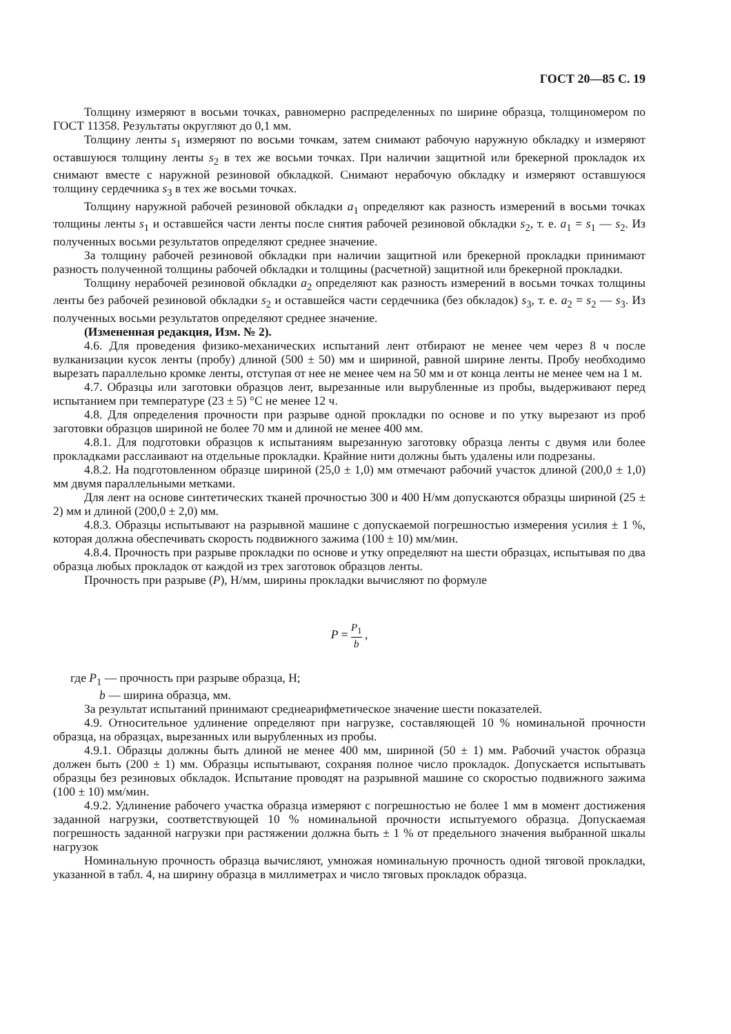ГОСТ 20—85 С. 19
Толщину измеряют в восьми точках, равномерно распределенных по ширине образца, толщиномером по ГОСТ 11358. Результаты округляют до 0,1 мм.
Толщину ленты s<sub>1</sub> измеряют по восьми точкам, затем снимают рабочую наружную обкладку и измеряют оставшуюся толщину ленты s<sub>2</sub> в тех же восьми точках. При наличии защитной или брекерной прокладок их снимают вместе с наружной резиновой обкладкой. Снимают нерабочую обкладку и измеряют оставшуюся толщину сердечника s<sub>3</sub> в тех же восьми точках.
Толщину наружной рабочей резиновой обкладки a<sub>1</sub> определяют как разность измерений в восьми точках толщины ленты s<sub>1</sub> и оставшейся части ленты после снятия рабочей резиновой обкладки s<sub>2</sub>, т. е. a<sub>1</sub> = s<sub>1</sub> — s<sub>2</sub>. Из полученных восьми результатов определяют среднее значение.
За толщину рабочей резиновой обкладки при наличии защитной или брекерной прокладки принимают разность полученной толщины рабочей обкладки и толщины (расчетной) защитной или брекерной прокладки.
Толщину нерабочей резиновой обкладки a<sub>2</sub> определяют как разность измерений в восьми точках толщины ленты без рабочей резиновой обкладки s<sub>2</sub> и оставшейся части сердечника (без обкладок) s<sub>3</sub>, т. е. a<sub>2</sub> = s<sub>2</sub> — s<sub>3</sub>. Из полученных восьми результатов определяют среднее значение.
(Измененная редакция, Изм. № 2).
4.6. Для проведения физико-механических испытаний лент отбирают не менее чем через 8 ч после вулканизации кусок ленты (пробу) длиной (500 ± 50) мм и шириной, равной ширине ленты. Пробу необходимо вырезать параллельно кромке ленты, отступая от нее не менее чем на 50 мм и от конца ленты не менее чем на 1 м.
4.7. Образцы или заготовки образцов лент, вырезанные или вырубленные из пробы, выдерживают перед испытанием при температуре (23 ± 5) °С не менее 12 ч.
4.8. Для определения прочности при разрыве одной прокладки по основе и по утку вырезают из проб заготовки образцов шириной не более 70 мм и длиной не менее 400 мм.
4.8.1. Для подготовки образцов к испытаниям вырезанную заготовку образца ленты с двумя или более прокладками расслаивают на отдельные прокладки. Крайние нити должны быть удалены или подрезаны.
4.8.2. На подготовленном образце шириной (25,0 ± 1,0) мм отмечают рабочий участок длиной (200,0 ± 1,0) мм двумя параллельными метками.
Для лент на основе синтетических тканей прочностью 300 и 400 Н/мм допускаются образцы шириной (25 ± 2) мм и длиной (200,0 ± 2,0) мм.
4.8.3. Образцы испытывают на разрывной машине с допускаемой погрешностью измерения усилия ± 1 %, которая должна обеспечивать скорость подвижного зажима (100 ± 10) мм/мин.
4.8.4. Прочность при разрыве прокладки по основе и утку определяют на шести образцах, испытывая по два образца любых прокладок от каждой из трех заготовок образцов ленты.
Прочность при разрыве (P), Н/мм, ширины прокладки вычисляют по формуле
P = P<sub>1</sub> b ,
где P<sub>1</sub> — прочность при разрыве образца, Н;
b — ширина образца, мм.
За результат испытаний принимают среднеарифметическое значение шести показателей.
4.9. Относительное удлинение определяют при нагрузке, составляющей 10 % номинальной прочности образца, на образцах, вырезанных или вырубленных из пробы.
4.9.1. Образцы должны быть длиной не менее 400 мм, шириной (50 ± 1) мм. Рабочий участок образца должен быть (200 ± 1) мм. Образцы испытывают, сохраняя полное число прокладок. Допускается испытывать образцы без резиновых обкладок. Испытание проводят на разрывной машине со скоростью подвижного зажима (100 ± 10) мм/мин.
4.9.2. Удлинение рабочего участка образца измеряют с погрешностью не более 1 мм в момент достижения заданной нагрузки, соответствующей 10 % номинальной прочности испытуемого образца. Допускаемая погрешность заданной нагрузки при растяжении должна быть ± 1 % от предельного значения выбранной шкалы нагрузок
Номинальную прочность образца вычисляют, умножая номинальную прочность одной тяговой прокладки, указанной в табл. 4, на ширину образца в миллиметрах и число тяговых прокладок образца.